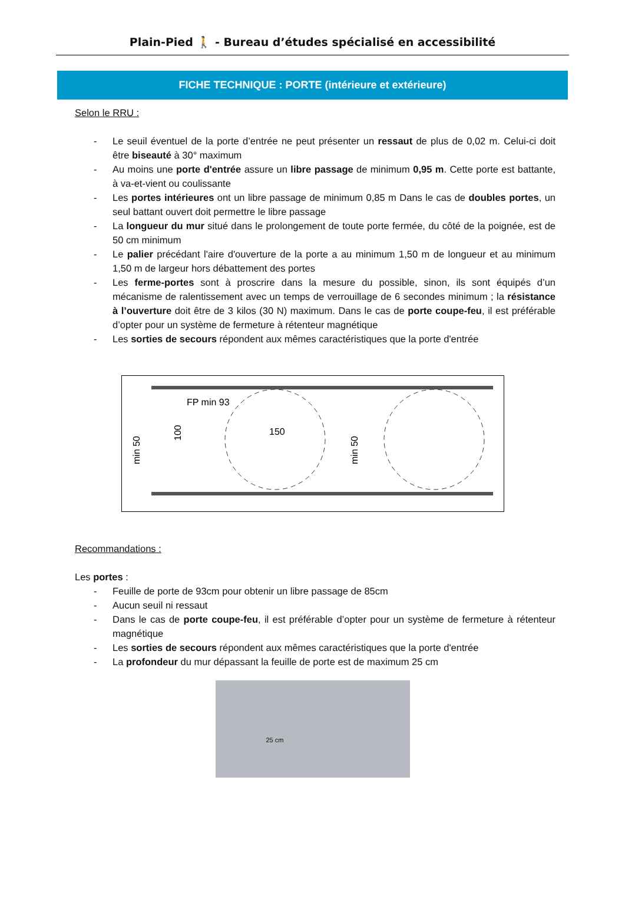Plain-Pied 🚶 - Bureau d’études spécialisé en accessibilité
FICHE TECHNIQUE : PORTE (intérieure et extérieure)
Selon le RRU :
- Le seuil éventuel de la porte d’entrée ne peut présenter un ressaut de plus de 0,02 m. Celui-ci doit être biseauté à 30° maximum
- Au moins une porte d'entrée assure un libre passage de minimum 0,95 m. Cette porte est battante, à va-et-vient ou coulissante
- Les portes intérieures ont un libre passage de minimum 0,85 m Dans le cas de doubles portes, un seul battant ouvert doit permettre le libre passage
- La longueur du mur situé dans le prolongement de toute porte fermée, du côté de la poignée, est de 50 cm minimum
- Le palier précédant l'aire d'ouverture de la porte a au minimum 1,50 m de longueur et au minimum 1,50 m de largeur hors débattement des portes
- Les ferme-portes sont à proscrire dans la mesure du possible, sinon, ils sont équipés d’un mécanisme de ralentissement avec un temps de verrouillage de 6 secondes minimum ; la résistance à l’ouverture doit être de 3 kilos (30 N) maximum. Dans le cas de porte coupe-feu, il est préférable d’opter pour un système de fermeture à rétenteur magnétique
- Les sorties de secours répondent aux mêmes caractéristiques que la porte d'entrée
FP min 93
150
min 50
100
min 50
Recommandations :
Les portes :
- Feuille de porte de 93cm pour obtenir un libre passage de 85cm
- Aucun seuil ni ressaut
- Dans le cas de porte coupe-feu, il est préférable d’opter pour un système de fermeture à rétenteur magnétique
- Les sorties de secours répondent aux mêmes caractéristiques que la porte d'entrée
- La profondeur du mur dépassant la feuille de porte est de maximum 25 cm
25 cm